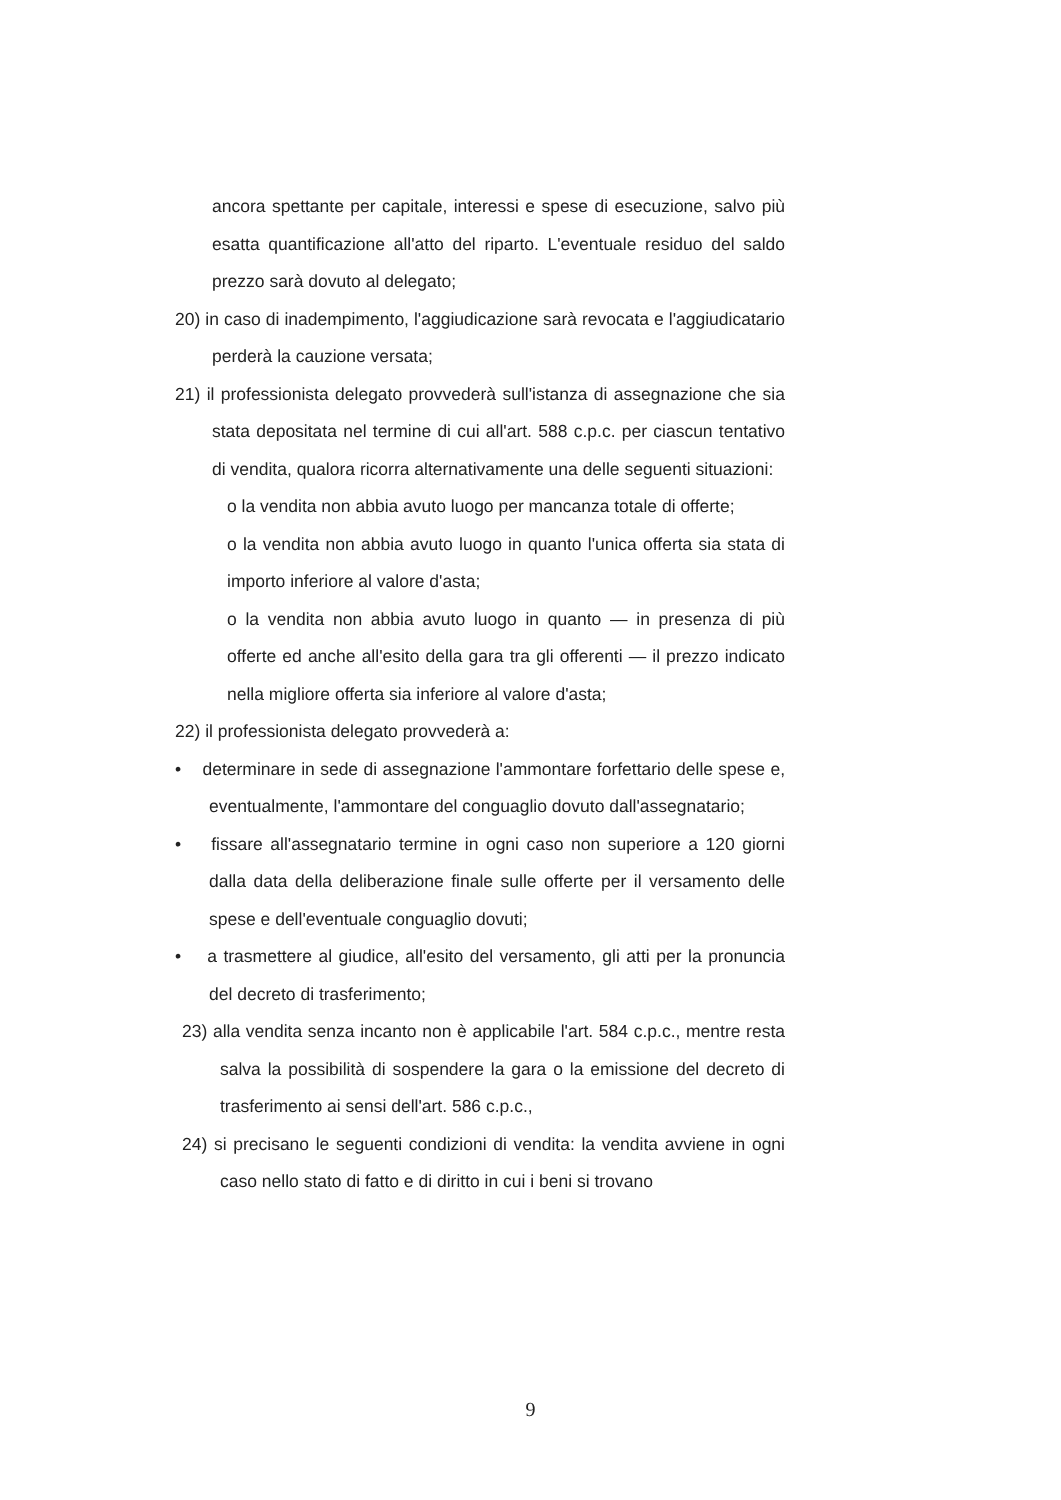ancora spettante per capitale, interessi e spese di esecuzione, salvo più esatta quantificazione all'atto del riparto. L'eventuale residuo del saldo prezzo sarà dovuto al delegato;
20) in caso di inadempimento, l'aggiudicazione sarà revocata e l'aggiudicatario perderà la cauzione versata;
21) il professionista delegato provvederà sull'istanza di assegnazione che sia stata depositata nel termine di cui all'art. 588 c.p.c. per ciascun tentativo di vendita, qualora ricorra alternativamente una delle seguenti situazioni:
o la vendita non abbia avuto luogo per mancanza totale di offerte;
o la vendita non abbia avuto luogo in quanto l'unica offerta sia stata di importo inferiore al valore d'asta;
o la vendita non abbia avuto luogo in quanto — in presenza di più offerte ed anche all'esito della gara tra gli offerenti — il prezzo indicato nella migliore offerta sia inferiore al valore d'asta;
22) il professionista delegato provvederà a:
• determinare in sede di assegnazione l'ammontare forfettario delle spese e, eventualmente, l'ammontare del conguaglio dovuto dall'assegnatario;
• fissare all'assegnatario termine in ogni caso non superiore a 120 giorni dalla data della deliberazione finale sulle offerte per il versamento delle spese e dell'eventuale conguaglio dovuti;
• a trasmettere al giudice, all'esito del versamento, gli atti per la pronuncia del decreto di trasferimento;
23) alla vendita senza incanto non è applicabile l'art. 584 c.p.c., mentre resta salva la possibilità di sospendere la gara o la emissione del decreto di trasferimento ai sensi dell'art. 586 c.p.c.,
24) si precisano le seguenti condizioni di vendita: la vendita avviene in ogni caso nello stato di fatto e di diritto in cui i beni si trovano
9